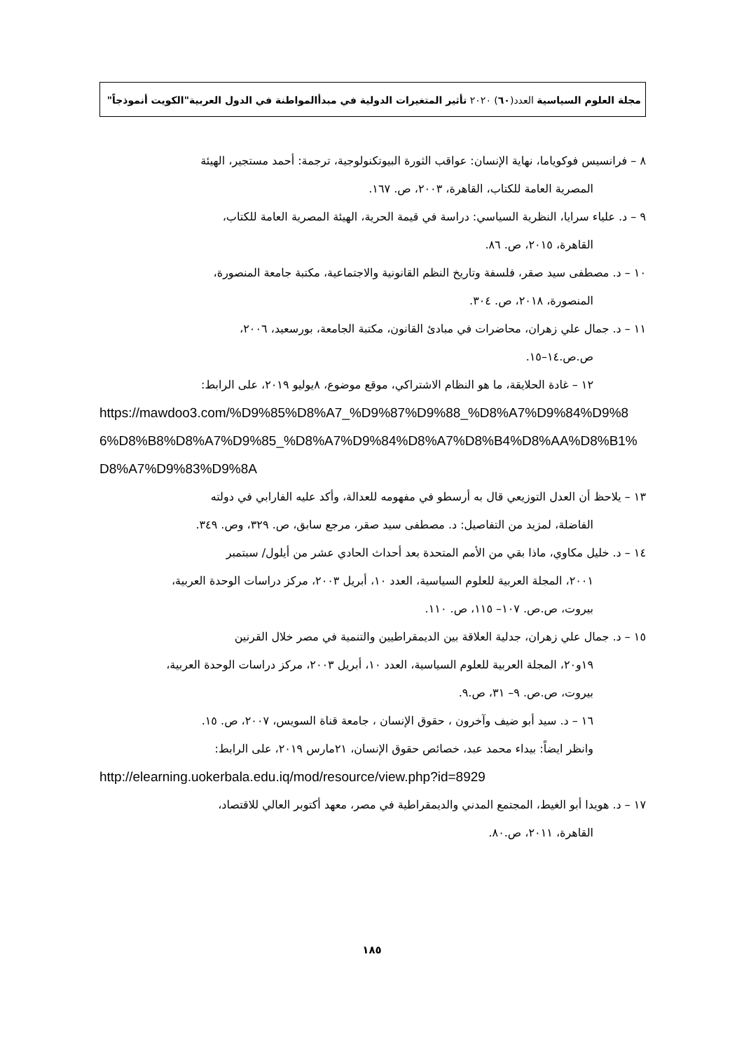مجلة العلوم السياسية العدد(٦٠) ٢٠٢٠ تأثير المتغيرات الدولية في مبدأالمواطنة في الدول العربية"الكويت أنموذجاً"
٨ – فرانسيس فوكوياما، نهاية الإنسان: عواقب الثورة البيوتكنولوجية، ترجمة: أحمد مستجير، الهيئة
المصرية العامة للكتاب، القاهرة، ٢٠٠٣، ص. ١٦٧.
٩ – د. علياء سرايا، النظرية السياسي: دراسة في قيمة الحرية، الهيئة المصرية العامة للكتاب،
القاهرة، ٢٠١٥، ص. ٨٦.
١٠ – د. مصطفى سيد صقر، فلسفة وتاريخ النظم القانونية والاجتماعية، مكتبة جامعة المنصورة،
المنصورة، ٢٠١٨، ص. ٣٠٤.
١١ – د. جمال علي زهران، محاضرات في مبادئ القانون، مكتبة الجامعة، بورسعيد، ٢٠٠٦،
ص.ص.١٤–١٥.
١٢ – غادة الحلايقة، ما هو النظام الاشتراكي، موقع موضوع، ٨يوليو ٢٠١٩، على الرابط:
https://mawdoo3.com/%D9%85%D8%A7_%D9%87%D9%88_%D8%A7%D9%84%D9%86%D8%B8%D8%A7%D9%85_%D8%A7%D9%84%D8%A7%D8%B4%D8%AA%D8%B1%D8%A7%D9%83%D9%8A
١٣ – يلاحظ أن العدل التوزيعي قال به أرسطو في مفهومه للعدالة، وأكد عليه الفارابي في دولته
الفاضلة، لمزيد من التفاصيل: د. مصطفى سيد صقر، مرجع سابق، ص. ٣٢٩، وص. ٣٤٩.
١٤ – د. خليل مكاوي، ماذا بقي من الأمم المتحدة بعد أحداث الحادي عشر من أيلول/ سبتمبر
٢٠٠١، المجلة العربية للعلوم السياسية، العدد ١٠، أبريل ٢٠٠٣، مركز دراسات الوحدة العربية،
بيروت، ص.ص. ١٠٧– ١١٥، ص. ١١٠.
١٥ – د. جمال علي زهران، جدلية العلاقة بين الديمقراطيين والتنمية في مصر خلال القرنين
١٩و٢٠، المجلة العربية للعلوم السياسية، العدد ١٠، أبريل ٢٠٠٣، مركز دراسات الوحدة العربية،
بيروت، ص.ص. ٩– ٣١، ص.٩.
١٦ – د. سيد أبو ضيف وآخرون ، حقوق الإنسان ، جامعة قناة السويس، ٢٠٠٧، ص. ١٥.
وانظر ايضاً: بيداء محمد عبد، خصائص حقوق الإنسان، ٢١مارس ٢٠١٩، على الرابط:
http://elearning.uokerbala.edu.iq/mod/resource/view.php?id=8929
١٧ – د. هويدا أبو الغيط، المجتمع المدني والديمقراطية في مصر، معهد أكتوبر العالي للاقتصاد،
القاهرة، ٢٠١١، ص.٨٠.
١٨٥